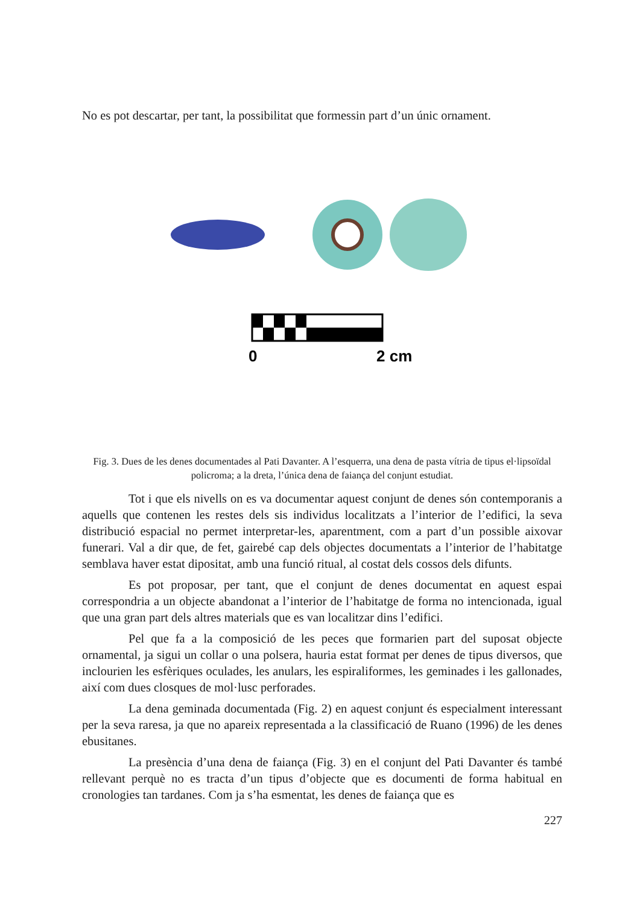No es pot descartar, per tant, la possibilitat que formessin part d’un únic ornament.
0
2 cm
Fig. 3. Dues de les denes documentades al Pati Davanter. A l’esquerra, una dena de pasta vítria de tipus el·lipsoïdal policroma; a la dreta, l’única dena de faiança del conjunt estudiat.
Tot i que els nivells on es va documentar aquest conjunt de denes són contemporanis a aquells que contenen les restes dels sis individus localitzats a l’interior de l’edifici, la seva distribució espacial no permet interpretar-les, aparentment, com a part d’un possible aixovar funerari. Val a dir que, de fet, gairebé cap dels objectes documentats a l’interior de l’habitatge semblava haver estat dipositat, amb una funció ritual, al costat dels cossos dels difunts.
Es pot proposar, per tant, que el conjunt de denes documentat en aquest espai correspondria a un objecte abandonat a l’interior de l’habitatge de forma no intencionada, igual que una gran part dels altres materials que es van localitzar dins l’edifici.
Pel que fa a la composició de les peces que formarien part del suposat objecte ornamental, ja sigui un collar o una polsera, hauria estat format per denes de tipus diversos, que inclourien les esfèriques oculades, les anulars, les espiraliformes, les geminades i les gallonades, així com dues closques de mol·lusc perforades.
La dena geminada documentada (Fig. 2) en aquest conjunt és especialment interessant per la seva raresa, ja que no apareix representada a la classificació de Ruano (1996) de les denes ebusitanes.
La presència d’una dena de faiança (Fig. 3) en el conjunt del Pati Davanter és també rellevant perquè no es tracta d’un tipus d’objecte que es documenti de forma habitual en cronologies tan tardanes. Com ja s’ha esmentat, les denes de faiança que es
227